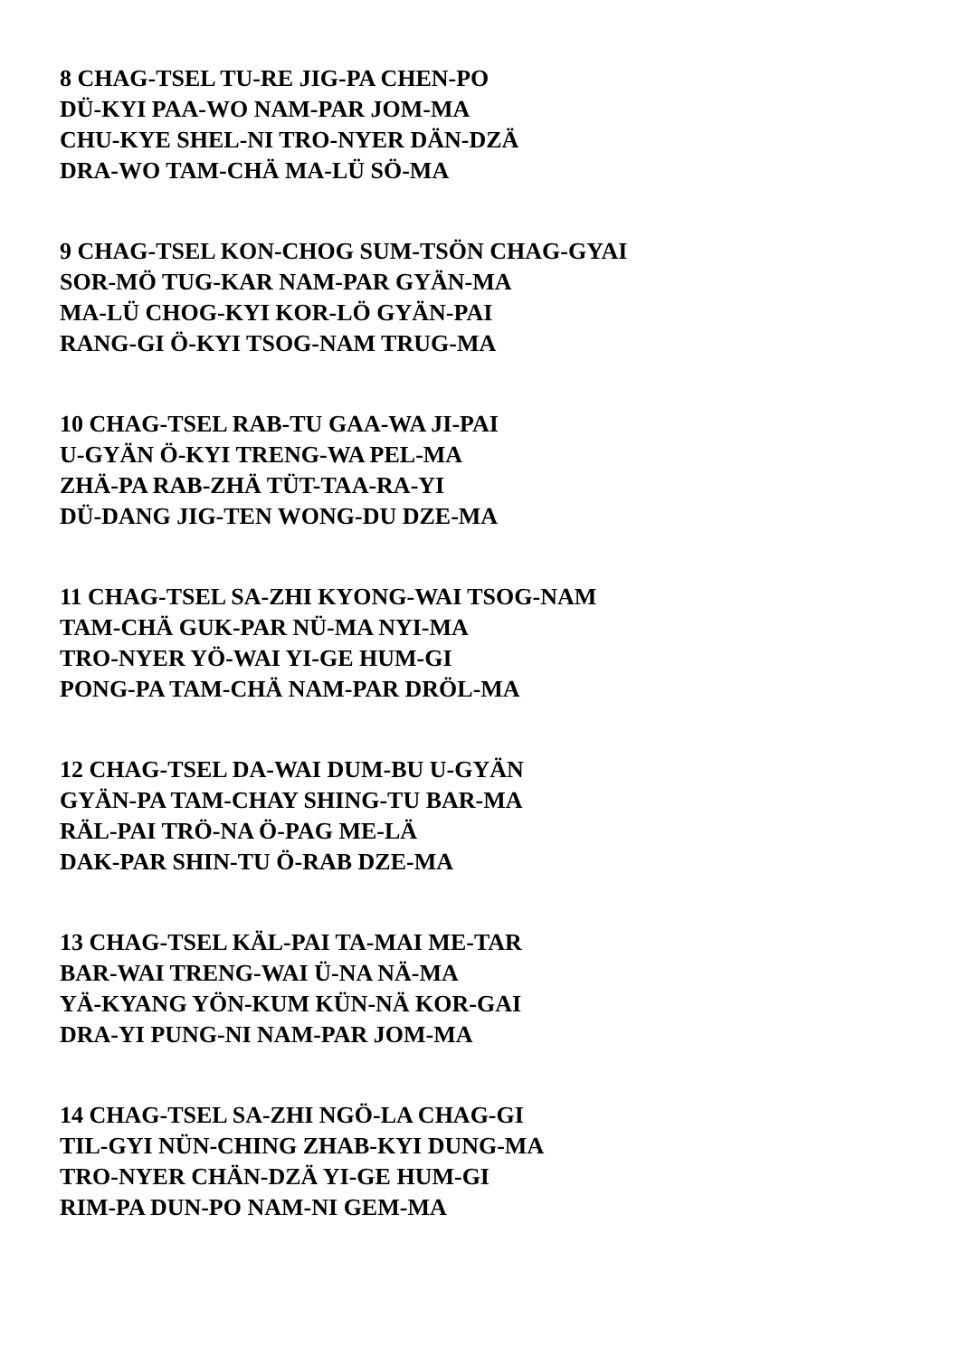8 CHAG-TSEL TU-RE JIG-PA CHEN-PO
DÜ-KYI PAA-WO NAM-PAR JOM-MA
CHU-KYE SHEL-NI TRO-NYER DÄN-DZÄ
DRA-WO TAM-CHÄ MA-LÜ SÖ-MA
9 CHAG-TSEL KON-CHOG SUM-TSÖN CHAG-GYAI
SOR-MÖ TUG-KAR NAM-PAR GYÄN-MA
MA-LÜ CHOG-KYI KOR-LÖ GYÄN-PAI
RANG-GI Ö-KYI TSOG-NAM TRUG-MA
10 CHAG-TSEL RAB-TU GAA-WA JI-PAI
U-GYÄN Ö-KYI TRENG-WA PEL-MA
ZHÄ-PA RAB-ZHÄ TÜT-TAA-RA-YI
DÜ-DANG JIG-TEN WONG-DU DZE-MA
11 CHAG-TSEL SA-ZHI KYONG-WAI TSOG-NAM
TAM-CHÄ GUK-PAR NÜ-MA NYI-MA
TRO-NYER YÖ-WAI YI-GE HUM-GI
PONG-PA TAM-CHÄ NAM-PAR DRÖL-MA
12 CHAG-TSEL DA-WAI DUM-BU U-GYÄN
GYÄN-PA TAM-CHAY SHING-TU BAR-MA
RÄL-PAI TRÖ-NA Ö-PAG ME-LÄ
DAK-PAR SHIN-TU Ö-RAB DZE-MA
13 CHAG-TSEL KÄL-PAI TA-MAI ME-TAR
BAR-WAI TRENG-WAI Ü-NA NÄ-MA
YÄ-KYANG YÖN-KUM KÜN-NÄ KOR-GAI
DRA-YI PUNG-NI NAM-PAR JOM-MA
14 CHAG-TSEL SA-ZHI NGÖ-LA CHAG-GI
TIL-GYI NÜN-CHING ZHAB-KYI DUNG-MA
TRO-NYER CHÄN-DZÄ YI-GE HUM-GI
RIM-PA DUN-PO NAM-NI GEM-MA